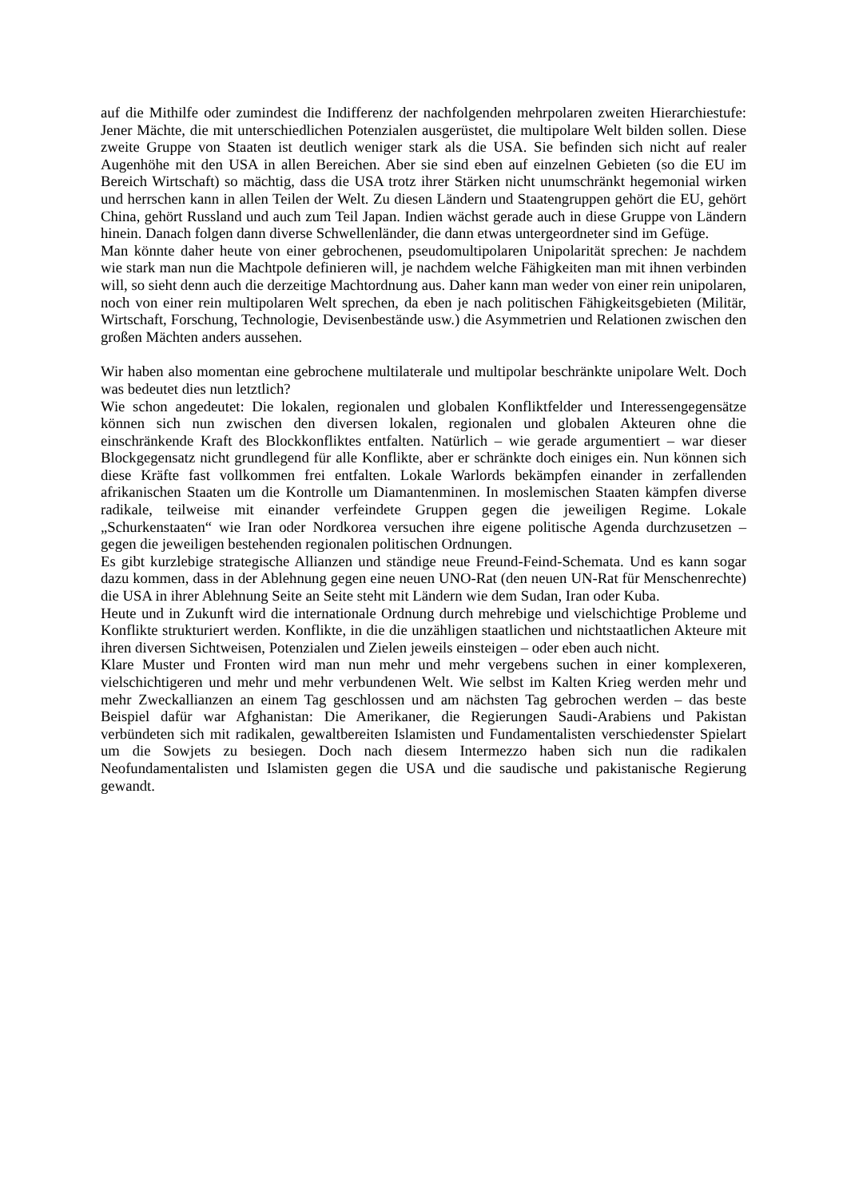auf die Mithilfe oder zumindest die Indifferenz der nachfolgenden mehrpolaren zweiten Hierarchiestufe: Jener Mächte, die mit unterschiedlichen Potenzialen ausgerüstet, die multipolare Welt bilden sollen. Diese zweite Gruppe von Staaten ist deutlich weniger stark als die USA. Sie befinden sich nicht auf realer Augenhöhe mit den USA in allen Bereichen. Aber sie sind eben auf einzelnen Gebieten (so die EU im Bereich Wirtschaft) so mächtig, dass die USA trotz ihrer Stärken nicht unumschränkt hegemonial wirken und herrschen kann in allen Teilen der Welt. Zu diesen Ländern und Staatengruppen gehört die EU, gehört China, gehört Russland und auch zum Teil Japan. Indien wächst gerade auch in diese Gruppe von Ländern hinein. Danach folgen dann diverse Schwellenländer, die dann etwas untergeordneter sind im Gefüge.
Man könnte daher heute von einer gebrochenen, pseudomultipolaren Unipolarität sprechen: Je nachdem wie stark man nun die Machtpole definieren will, je nachdem welche Fähigkeiten man mit ihnen verbinden will, so sieht denn auch die derzeitige Machtordnung aus. Daher kann man weder von einer rein unipolaren, noch von einer rein multipolaren Welt sprechen, da eben je nach politischen Fähigkeitsgebieten (Militär, Wirtschaft, Forschung, Technologie, Devisenbestände usw.) die Asymmetrien und Relationen zwischen den großen Mächten anders aussehen.
Wir haben also momentan eine gebrochene multilaterale und multipolar beschränkte unipolare Welt. Doch was bedeutet dies nun letztlich?
Wie schon angedeutet: Die lokalen, regionalen und globalen Konfliktfelder und Interessengegensätze können sich nun zwischen den diversen lokalen, regionalen und globalen Akteuren ohne die einschränkende Kraft des Blockkonfliktes entfalten. Natürlich – wie gerade argumentiert – war dieser Blockgegensatz nicht grundlegend für alle Konflikte, aber er schränkte doch einiges ein. Nun können sich diese Kräfte fast vollkommen frei entfalten. Lokale Warlords bekämpfen einander in zerfallenden afrikanischen Staaten um die Kontrolle um Diamantenminen. In moslemischen Staaten kämpfen diverse radikale, teilweise mit einander verfeindete Gruppen gegen die jeweiligen Regime. Lokale „Schurkenstaaten“ wie Iran oder Nordkorea versuchen ihre eigene politische Agenda durchzusetzen – gegen die jeweiligen bestehenden regionalen politischen Ordnungen.
Es gibt kurzlebige strategische Allianzen und ständige neue Freund-Feind-Schemata. Und es kann sogar dazu kommen, dass in der Ablehnung gegen eine neuen UNO-Rat (den neuen UN-Rat für Menschenrechte) die USA in ihrer Ablehnung Seite an Seite steht mit Ländern wie dem Sudan, Iran oder Kuba.
Heute und in Zukunft wird die internationale Ordnung durch mehrebige und vielschichtige Probleme und Konflikte strukturiert werden. Konflikte, in die die unzähligen staatlichen und nichtstaatlichen Akteure mit ihren diversen Sichtweisen, Potenzialen und Zielen jeweils einsteigen – oder eben auch nicht.
Klare Muster und Fronten wird man nun mehr und mehr vergebens suchen in einer komplexeren, vielschichtigeren und mehr und mehr verbundenen Welt. Wie selbst im Kalten Krieg werden mehr und mehr Zweckallianzen an einem Tag geschlossen und am nächsten Tag gebrochen werden – das beste Beispiel dafür war Afghanistan: Die Amerikaner, die Regierungen Saudi-Arabiens und Pakistan verbündeten sich mit radikalen, gewaltbereiten Islamisten und Fundamentalisten verschiedenster Spielart um die Sowjets zu besiegen. Doch nach diesem Intermezzo haben sich nun die radikalen Neofundamentalisten und Islamisten gegen die USA und die saudische und pakistanische Regierung gewandt.